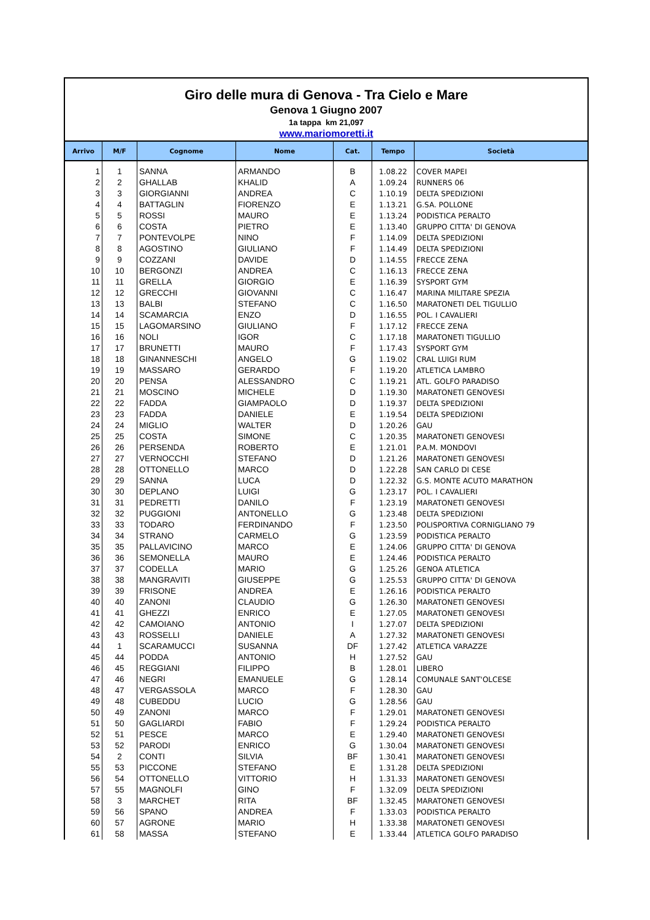Giro delle mura di Genova - Tra Cielo e Mare
Genova 1 Giugno 2007
1a tappa km 21,097
www.mariomoretti.it
| Arrivo | M/F | Cognome | Nome | Cat. | Tempo | Società |
| --- | --- | --- | --- | --- | --- | --- |
| 1 | 1 | SANNA | ARMANDO | B | 1.08.22 | COVER MAPEI |
| 2 | 2 | GHALLAB | KHALID | A | 1.09.24 | RUNNERS 06 |
| 3 | 3 | GIORGIANNI | ANDREA | C | 1.10.19 | DELTA SPEDIZIONI |
| 4 | 4 | BATTAGLIN | FIORENZO | E | 1.13.21 | G.SA. POLLONE |
| 5 | 5 | ROSSI | MAURO | E | 1.13.24 | PODISTICA PERALTO |
| 6 | 6 | COSTA | PIETRO | E | 1.13.40 | GRUPPO CITTA' DI GENOVA |
| 7 | 7 | PONTEVOLPE | NINO | F | 1.14.09 | DELTA SPEDIZIONI |
| 8 | 8 | AGOSTINO | GIULIANO | F | 1.14.49 | DELTA SPEDIZIONI |
| 9 | 9 | COZZANI | DAVIDE | D | 1.14.55 | FRECCE ZENA |
| 10 | 10 | BERGONZI | ANDREA | C | 1.16.13 | FRECCE ZENA |
| 11 | 11 | GRELLA | GIORGIO | E | 1.16.39 | SYSPORT GYM |
| 12 | 12 | GRECCHI | GIOVANNI | C | 1.16.47 | MARINA MILITARE SPEZIA |
| 13 | 13 | BALBI | STEFANO | C | 1.16.50 | MARATONETI DEL TIGULLIO |
| 14 | 14 | SCAMARCIA | ENZO | D | 1.16.55 | POL. I CAVALIERI |
| 15 | 15 | LAGOMARSINO | GIULIANO | F | 1.17.12 | FRECCE ZENA |
| 16 | 16 | NOLI | IGOR | C | 1.17.18 | MARATONETI TIGULLIO |
| 17 | 17 | BRUNETTI | MAURO | F | 1.17.43 | SYSPORT GYM |
| 18 | 18 | GINANNESCHI | ANGELO | G | 1.19.02 | CRAL LUIGI RUM |
| 19 | 19 | MASSARO | GERARDO | F | 1.19.20 | ATLETICA LAMBRO |
| 20 | 20 | PENSA | ALESSANDRO | C | 1.19.21 | ATL. GOLFO PARADISO |
| 21 | 21 | MOSCINO | MICHELE | D | 1.19.30 | MARATONETI GENOVESI |
| 22 | 22 | FADDA | GIAMPAOLO | D | 1.19.37 | DELTA SPEDIZIONI |
| 23 | 23 | FADDA | DANIELE | E | 1.19.54 | DELTA SPEDIZIONI |
| 24 | 24 | MIGLIO | WALTER | D | 1.20.26 | GAU |
| 25 | 25 | COSTA | SIMONE | C | 1.20.35 | MARATONETI GENOVESI |
| 26 | 26 | PERSENDA | ROBERTO | E | 1.21.01 | P.A.M. MONDOVI |
| 27 | 27 | VERNOCCHI | STEFANO | D | 1.21.26 | MARATONETI GENOVESI |
| 28 | 28 | OTTONELLO | MARCO | D | 1.22.28 | SAN CARLO DI CESE |
| 29 | 29 | SANNA | LUCA | D | 1.22.32 | G.S. MONTE ACUTO MARATHON |
| 30 | 30 | DEPLANO | LUIGI | G | 1.23.17 | POL. I CAVALIERI |
| 31 | 31 | PEDRETTI | DANILO | F | 1.23.19 | MARATONETI GENOVESI |
| 32 | 32 | PUGGIONI | ANTONELLO | G | 1.23.48 | DELTA SPEDIZIONI |
| 33 | 33 | TODARO | FERDINANDO | F | 1.23.50 | POLISPORTIVA CORNIGLIANO 79 |
| 34 | 34 | STRANO | CARMELO | G | 1.23.59 | PODISTICA PERALTO |
| 35 | 35 | PALLAVICINO | MARCO | E | 1.24.06 | GRUPPO CITTA' DI GENOVA |
| 36 | 36 | SEMONELLA | MAURO | E | 1.24.46 | PODISTICA PERALTO |
| 37 | 37 | CODELLA | MARIO | G | 1.25.26 | GENOA ATLETICA |
| 38 | 38 | MANGRAVITI | GIUSEPPE | G | 1.25.53 | GRUPPO CITTA' DI GENOVA |
| 39 | 39 | FRISONE | ANDREA | E | 1.26.16 | PODISTICA PERALTO |
| 40 | 40 | ZANONI | CLAUDIO | G | 1.26.30 | MARATONETI GENOVESI |
| 41 | 41 | GHEZZI | ENRICO | E | 1.27.05 | MARATONETI GENOVESI |
| 42 | 42 | CAMOIANO | ANTONIO | I | 1.27.07 | DELTA SPEDIZIONI |
| 43 | 43 | ROSSELLI | DANIELE | A | 1.27.32 | MARATONETI GENOVESI |
| 44 | 1 | SCARAMUCCI | SUSANNA | DF | 1.27.42 | ATLETICA VARAZZE |
| 45 | 44 | PODDA | ANTONIO | H | 1.27.52 | GAU |
| 46 | 45 | REGGIANI | FILIPPO | B | 1.28.01 | LIBERO |
| 47 | 46 | NEGRI | EMANUELE | G | 1.28.14 | COMUNALE SANT'OLCESE |
| 48 | 47 | VERGASSOLA | MARCO | F | 1.28.30 | GAU |
| 49 | 48 | CUBEDDU | LUCIO | G | 1.28.56 | GAU |
| 50 | 49 | ZANONI | MARCO | F | 1.29.01 | MARATONETI GENOVESI |
| 51 | 50 | GAGLIARDI | FABIO | F | 1.29.24 | PODISTICA PERALTO |
| 52 | 51 | PESCE | MARCO | E | 1.29.40 | MARATONETI GENOVESI |
| 53 | 52 | PARODI | ENRICO | G | 1.30.04 | MARATONETI GENOVESI |
| 54 | 2 | CONTI | SILVIA | BF | 1.30.41 | MARATONETI GENOVESI |
| 55 | 53 | PICCONE | STEFANO | E | 1.31.28 | DELTA SPEDIZIONI |
| 56 | 54 | OTTONELLO | VITTORIO | H | 1.31.33 | MARATONETI GENOVESI |
| 57 | 55 | MAGNOLFI | GINO | F | 1.32.09 | DELTA SPEDIZIONI |
| 58 | 3 | MARCHET | RITA | BF | 1.32.45 | MARATONETI GENOVESI |
| 59 | 56 | SPANO | ANDREA | F | 1.33.03 | PODISTICA PERALTO |
| 60 | 57 | AGRONE | MARIO | H | 1.33.38 | MARATONETI GENOVESI |
| 61 | 58 | MASSA | STEFANO | E | 1.33.44 | ATLETICA GOLFO PARADISO |